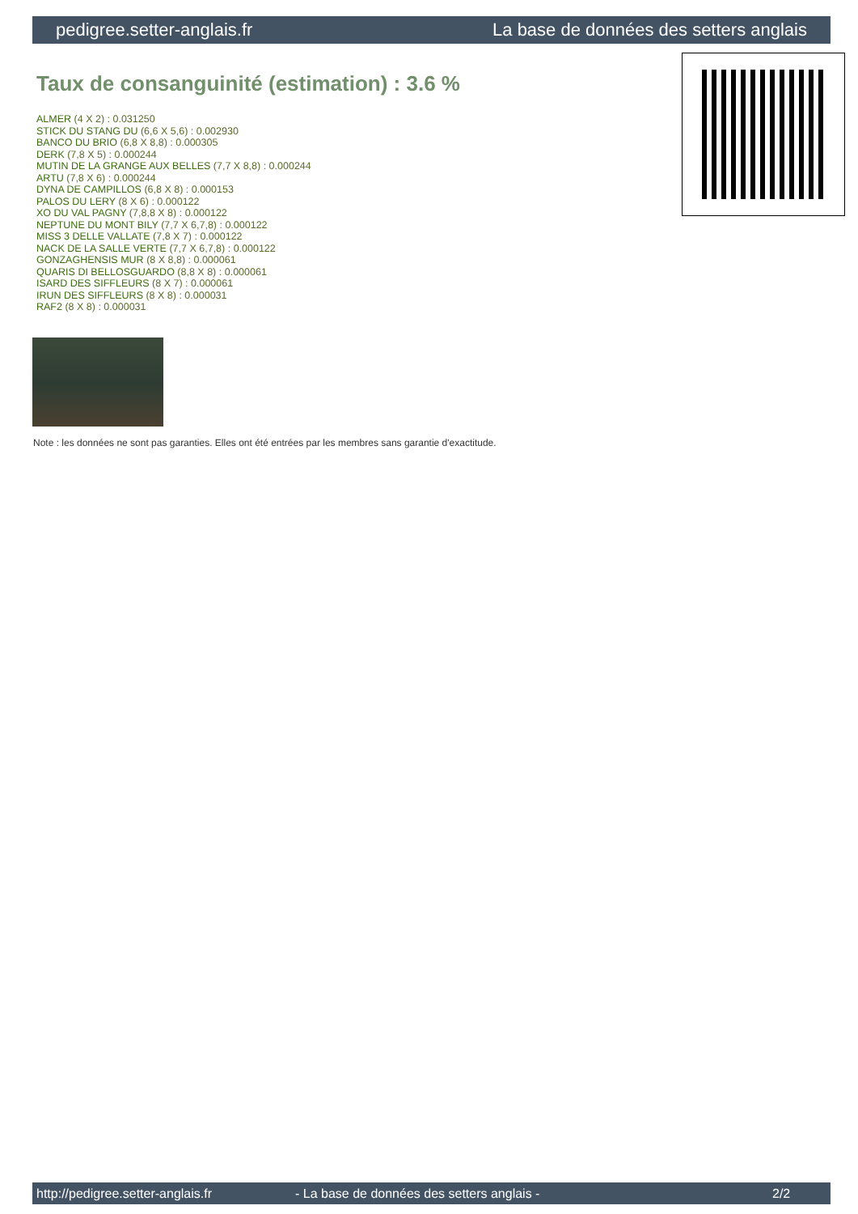pedigree.setter-anglais.fr La base de données des setters anglais
Taux de consanguinité (estimation) : 3.6 %
ALMER (4 X 2) : 0.031250
STICK DU STANG DU (6,6 X 5,6) : 0.002930
BANCO DU BRIO (6,8 X 8,8) : 0.000305
DERK (7,8 X 5) : 0.000244
MUTIN DE LA GRANGE AUX BELLES (7,7 X 8,8) : 0.000244
ARTU (7,8 X 6) : 0.000244
DYNA DE CAMPILLOS (6,8 X 8) : 0.000153
PALOS DU LERY (8 X 6) : 0.000122
XO DU VAL PAGNY (7,8,8 X 8) : 0.000122
NEPTUNE DU MONT BILY (7,7 X 6,7,8) : 0.000122
MISS 3 DELLE VALLATE (7,8 X 7) : 0.000122
NACK DE LA SALLE VERTE (7,7 X 6,7,8) : 0.000122
GONZAGHENSIS MUR (8 X 8,8) : 0.000061
QUARIS DI BELLOSGUARDO (8,8 X 8) : 0.000061
ISARD DES SIFFLEURS (8 X 7) : 0.000061
IRUN DES SIFFLEURS (8 X 8) : 0.000031
RAF2 (8 X 8) : 0.000031
Note : les données ne sont pas garanties. Elles ont été entrées par les membres sans garantie d'exactitude.
http://pedigree.setter-anglais.fr - La base de données des setters anglais - 2/2